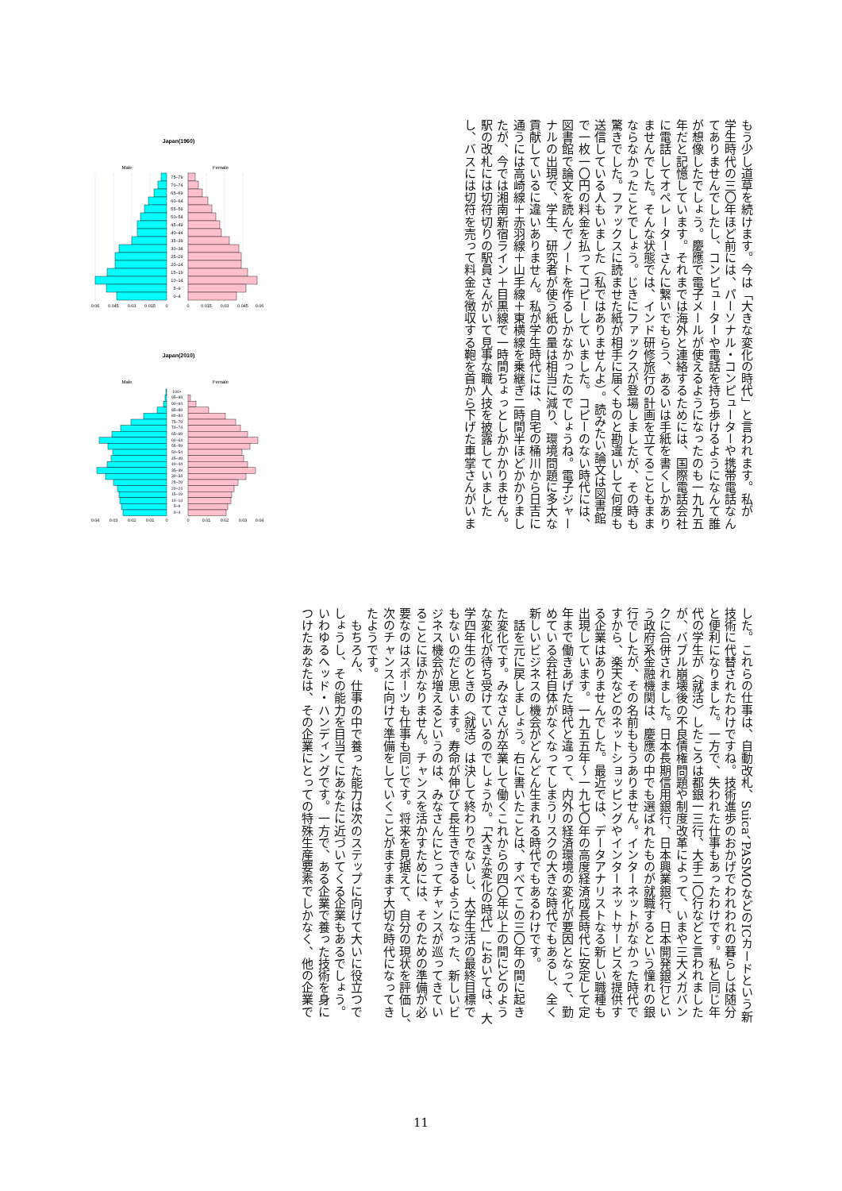もう少し道草を続けます。今は「大きな変化の時代」と言われます。私が
学生時代の三〇年ほど前には、パーソナル・コンピューターや携帯電話なん
てありませんでしたし、コンピューターや電話を持ち歩けるようになんて誰
が想像したでしょう。慶應で電子メールが使えるようになったのも一九九五
年だと記憶しています。それまでは海外と連絡するためには、国際電話会社
に電話してオペレーターさんに繋いでもらう、あるいは手紙を書くしかあり
ませんでした。そんな状態では、インド研修旅行の計画を立てることもまま
ならなかったことでしょう。じきにファックスが登場しましたが、その時も
驚きでした。ファックスに読ませた紙が相手に届くものと勘違いして何度も
送信している人もいました（私ではありませんよ）。読みたい論文は図書館
で一枚一〇円の料金を払ってコピーしていました。コピーのない時代には、
図書館で論文を読んでノートを作るしかなかったのでしょうね。電子ジャー
ナルの出現で、学生、研究者が使う紙の量は相当に減り、環境問題に多大な
貢献しているに違いありません。私が学生時代には、自宅の桶川から日吉に
通うには高崎線＋赤羽線＋山手線＋東横線を乗継ぎ二時間半ほどかかりまし
たが、今では湘南新宿ライン＋目黒線で一時間ちょっとしかかかりません。
駅の改札には切符切りの駅員さんがいて見事な職人技を披露していました
し、バスには切符を売って料金を徴収する鞄を首から下げた車掌さんがいま
Japan(1960)
Male
Female
75–79
70–74
65–69
60–64
55–59
50–54
45–49
40–44
35–39
30–34
25–29
20–24
15–19
10–14
5–9
0–4
0.06
0.045
0.03
0.015
0
0
0.015
0.03
0.045
0.06
Japan(2010)
Male
Female
100+
95–99
90–94
85–89
80–84
75–79
70–74
65–69
60–64
55–59
50–54
45–49
40–44
35–39
30–34
25–29
20–24
15–19
10–14
5–9
0–4
0.04
0.03
0.02
0.01
0
0
0.01
0.02
0.03
0.04
した。これらの仕事は、自動改札、Suica、PASMOなどのICカードという新
技術に代替されたわけですね。技術進歩のおかげでわれわれの暮らしは随分
と便利になりました。一方で、失われた仕事もあったわけです。私と同じ年
代の学生が〈就活〉したころは都銀一三行、大手二〇行などと言われました
が、バブル崩壊後の不良債権問題や制度改革によって、いまや三大メガバン
クに合併されました。日本長期信用銀行、日本興業銀行、日本開発銀行とい
う政府系金融機関は、慶應の中でも選ばれたものが就職するという憧れの銀
行でしたが、その名前ももうありません。インターネットがなかった時代で
すから、楽天などのネットショッピングやインターネットサービスを提供す
る企業はありませんでした。最近では、データアナリストなる新しい職種も
出現しています。一九五五年〜一九七〇年の高度経済成長時代に安定して定
年まで働きあげた時代と違って、内外の経済環境の変化が要因となって、勤
めている会社自体がなくなってしまうリスクの大きな時代でもあるし、全く
新しいビジネスの機会がどんどん生まれる時代でもあるわけです。
　話を元に戻しましょう。右に書いたことは、すべてこの三〇年の間に起き
た変化です。みなさんが卒業して働くこれからの四〇年以上の間にどのよう
な変化が待ち受けているのでしょうか。「大きな変化の時代」においては、大
学四年生のときの〈就活〉は決して終わりでないし、大学生活の最終目標で
もないのだと思います。寿命が伸びて長生きできるようになった、新しいビ
ジネス機会が増えるというのは、みなさんにとってチャンスが巡ってきてい
ることにほかなりません。チャンスを活かすためには、そのための準備が必
要なのはスポーツも仕事も同じです。将来を見据えて、自分の現状を評価し、
次のチャンスに向けて準備をしていくことがますます大切な時代になってき
たようです。
　もちろん、仕事の中で養った能力は次のステップに向けて大いに役立つで
しょうし、その能力を目当てにあなたに近づいてくる企業もあるでしょう。
いわゆるヘッド・ハンディングです。一方で、ある企業で養った技術を身に
つけたあなたは、その企業にとっての特殊生産要素でしかなく、他の企業で
11